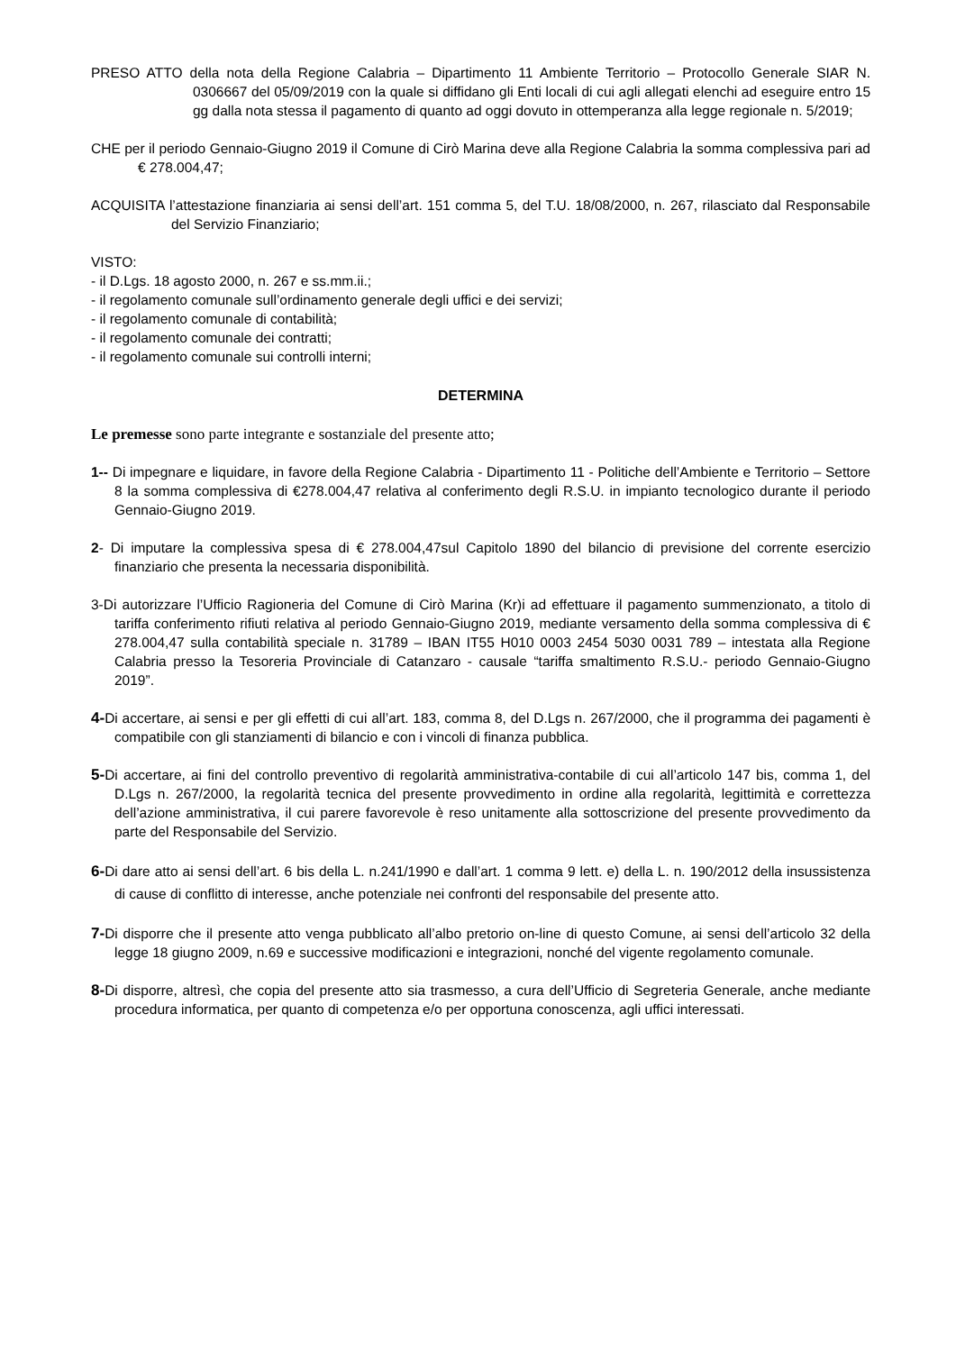PRESO ATTO della nota della Regione Calabria – Dipartimento 11 Ambiente Territorio – Protocollo Generale SIAR N. 0306667 del 05/09/2019 con la quale si diffidano gli Enti locali di cui agli allegati elenchi ad eseguire entro 15 gg dalla nota stessa il pagamento di quanto ad oggi dovuto in ottemperanza alla legge regionale n. 5/2019;
CHE per il periodo Gennaio-Giugno 2019 il Comune di Cirò Marina deve alla Regione Calabria la somma complessiva pari ad € 278.004,47;
ACQUISITA l’attestazione finanziaria ai sensi dell’art. 151 comma 5, del T.U. 18/08/2000, n. 267, rilasciato dal Responsabile del Servizio Finanziario;
VISTO:
- il D.Lgs. 18 agosto 2000, n. 267 e ss.mm.ii.;
- il regolamento comunale sull’ordinamento generale degli uffici e dei servizi;
- il regolamento comunale di contabilità;
- il regolamento comunale dei contratti;
- il regolamento comunale sui controlli interni;
DETERMINA
Le premesse sono parte integrante e sostanziale del presente atto;
1-- Di impegnare e liquidare, in favore della Regione Calabria - Dipartimento 11 - Politiche dell’Ambiente e Territorio – Settore 8 la somma complessiva di €278.004,47 relativa al conferimento degli R.S.U. in impianto tecnologico durante il periodo Gennaio-Giugno 2019.
2- Di imputare la complessiva spesa di € 278.004,47sul Capitolo 1890 del bilancio di previsione del corrente esercizio finanziario che presenta la necessaria disponibilità.
3-Di autorizzare l’Ufficio Ragioneria del Comune di Cirò Marina (Kr)i ad effettuare il pagamento summenzionato, a titolo di tariffa conferimento rifiuti relativa al periodo Gennaio-Giugno 2019, mediante versamento della somma complessiva di € 278.004,47 sulla contabilità speciale n. 31789 – IBAN IT55 H010 0003 2454 5030 0031 789 – intestata alla Regione Calabria presso la Tesoreria Provinciale di Catanzaro - causale “tariffa smaltimento R.S.U.- periodo Gennaio-Giugno 2019”.
4-Di accertare, ai sensi e per gli effetti di cui all’art. 183, comma 8, del D.Lgs n. 267/2000, che il programma dei pagamenti è compatibile con gli stanziamenti di bilancio e con i vincoli di finanza pubblica.
5-Di accertare, ai fini del controllo preventivo di regolarità amministrativa-contabile di cui all’articolo 147 bis, comma 1, del D.Lgs n. 267/2000, la regolarità tecnica del presente provvedimento in ordine alla regolarità, legittimità e correttezza dell’azione amministrativa, il cui parere favorevole è reso unitamente alla sottoscrizione del presente provvedimento da parte del Responsabile del Servizio.
6-Di dare atto ai sensi dell’art. 6 bis della L. n.241/1990 e dall’art. 1 comma 9 lett. e) della L. n. 190/2012 della insussistenza di cause di conflitto di interesse, anche potenziale nei confronti del responsabile del presente atto.
7-Di disporre che il presente atto venga pubblicato all’albo pretorio on-line di questo Comune, ai sensi dell’articolo 32 della legge 18 giugno 2009, n.69 e successive modificazioni e integrazioni, nonché del vigente regolamento comunale.
8-Di disporre, altresì, che copia del presente atto sia trasmesso, a cura dell’Ufficio di Segreteria Generale, anche mediante procedura informatica, per quanto di competenza e/o per opportuna conoscenza, agli uffici interessati.